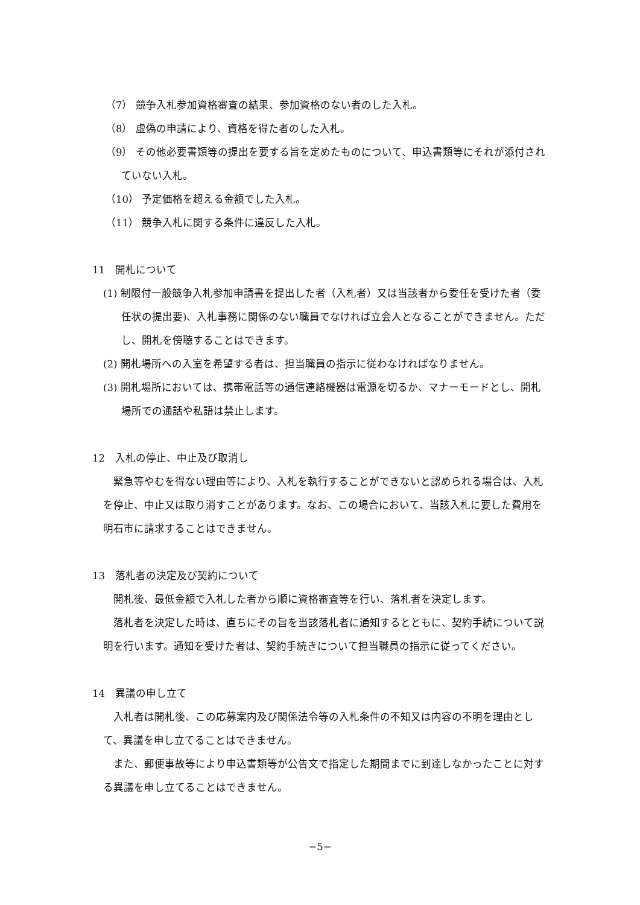（7） 競争入札参加資格審査の結果、参加資格のない者のした入札。
（8） 虚偽の申請により、資格を得た者のした入札。
（9） その他必要書類等の提出を要する旨を定めたものについて、申込書類等にそれが添付されていない入札。
（10） 予定価格を超える金額でした入札。
（11） 競争入札に関する条件に違反した入札。
11　開札について
(1) 制限付一般競争入札参加申請書を提出した者（入札者）又は当該者から委任を受けた者（委任状の提出要)、入札事務に関係のない職員でなければ立会人となることができません。ただし、開札を傍聴することはできます。
(2) 開札場所への入室を希望する者は、担当職員の指示に従わなければなりません。
(3) 開札場所においては、携帯電話等の通信連絡機器は電源を切るか、マナーモードとし、開札場所での通話や私語は禁止します。
12　入札の停止、中止及び取消し
緊急等やむを得ない理由等により、入札を執行することができないと認められる場合は、入札を停止、中止又は取り消すことがあります。なお、この場合において、当該入札に要した費用を明石市に請求することはできません。
13　落札者の決定及び契約について
開札後、最低金額で入札した者から順に資格審査等を行い、落札者を決定します。
落札者を決定した時は、直ちにその旨を当該落札者に通知するとともに、契約手続について説明を行います。通知を受けた者は、契約手続きについて担当職員の指示に従ってください。
14　異議の申し立て
入札者は開札後、この応募案内及び関係法令等の入札条件の不知又は内容の不明を理由として、異議を申し立てることはできません。
また、郵便事故等により申込書類等が公告文で指定した期間までに到達しなかったことに対する異議を申し立てることはできません。
−5−